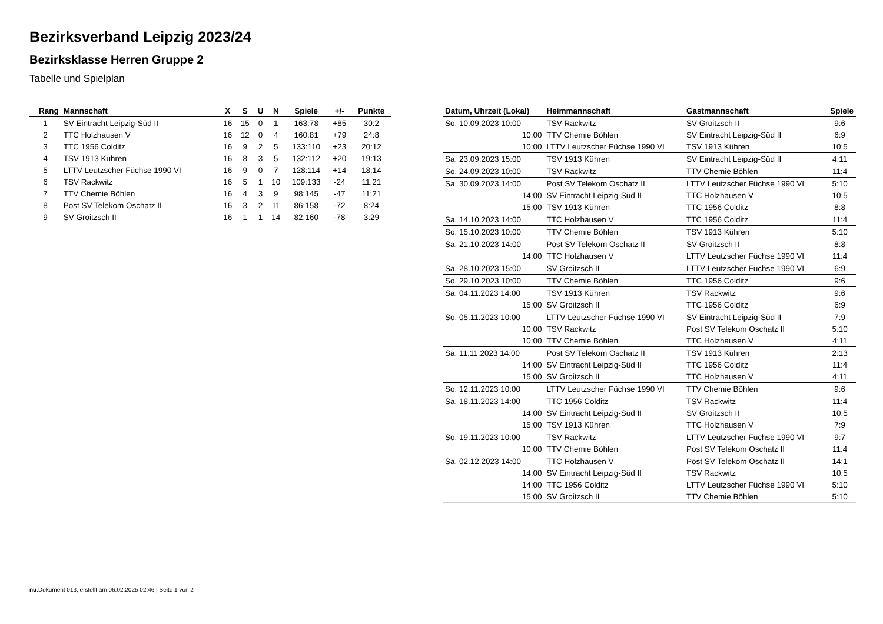Bezirksverband Leipzig 2023/24
Bezirksklasse Herren Gruppe 2
Tabelle und Spielplan
| Rang | Mannschaft | X | S | U | N | Spiele | +/- | Punkte |
| --- | --- | --- | --- | --- | --- | --- | --- | --- |
| 1 | SV Eintracht Leipzig-Süd II | 16 | 15 | 0 | 1 | 163:78 | +85 | 30:2 |
| 2 | TTC Holzhausen V | 16 | 12 | 0 | 4 | 160:81 | +79 | 24:8 |
| 3 | TTC 1956 Colditz | 16 | 9 | 2 | 5 | 133:110 | +23 | 20:12 |
| 4 | TSV 1913 Kühren | 16 | 8 | 3 | 5 | 132:112 | +20 | 19:13 |
| 5 | LTTV Leutzscher Füchse 1990 VI | 16 | 9 | 0 | 7 | 128:114 | +14 | 18:14 |
| 6 | TSV Rackwitz | 16 | 5 | 1 | 10 | 109:133 | -24 | 11:21 |
| 7 | TTV Chemie Böhlen | 16 | 4 | 3 | 9 | 98:145 | -47 | 11:21 |
| 8 | Post SV Telekom Oschatz II | 16 | 3 | 2 | 11 | 86:158 | -72 | 8:24 |
| 9 | SV Groitzsch II | 16 | 1 | 1 | 14 | 82:160 | -78 | 3:29 |
| Datum, Uhrzeit (Lokal) | Heimmannschaft | Gastmannschaft | Spiele |
| --- | --- | --- | --- |
| So. 10.09.2023 10:00 | TSV Rackwitz | SV Groitzsch II | 9:6 |
| 10:00 | TTV Chemie Böhlen | SV Eintracht Leipzig-Süd II | 6:9 |
| 10:00 | LTTV Leutzscher Füchse 1990 VI | TSV 1913 Kühren | 10:5 |
| Sa. 23.09.2023 15:00 | TSV 1913 Kühren | SV Eintracht Leipzig-Süd II | 4:11 |
| So. 24.09.2023 10:00 | TSV Rackwitz | TTV Chemie Böhlen | 11:4 |
| Sa. 30.09.2023 14:00 | Post SV Telekom Oschatz II | LTTV Leutzscher Füchse 1990 VI | 5:10 |
| 14:00 | SV Eintracht Leipzig-Süd II | TTC Holzhausen V | 10:5 |
| 15:00 | TSV 1913 Kühren | TTC 1956 Colditz | 8:8 |
| Sa. 14.10.2023 14:00 | TTC Holzhausen V | TTC 1956 Colditz | 11:4 |
| So. 15.10.2023 10:00 | TTV Chemie Böhlen | TSV 1913 Kühren | 5:10 |
| Sa. 21.10.2023 14:00 | Post SV Telekom Oschatz II | SV Groitzsch II | 8:8 |
| 14:00 | TTC Holzhausen V | LTTV Leutzscher Füchse 1990 VI | 11:4 |
| Sa. 28.10.2023 15:00 | SV Groitzsch II | LTTV Leutzscher Füchse 1990 VI | 6:9 |
| So. 29.10.2023 10:00 | TTV Chemie Böhlen | TTC 1956 Colditz | 9:6 |
| Sa. 04.11.2023 14:00 | TSV 1913 Kühren | TSV Rackwitz | 9:6 |
| 15:00 | SV Groitzsch II | TTC 1956 Colditz | 6:9 |
| So. 05.11.2023 10:00 | LTTV Leutzscher Füchse 1990 VI | SV Eintracht Leipzig-Süd II | 7:9 |
| 10:00 | TSV Rackwitz | Post SV Telekom Oschatz II | 5:10 |
| 10:00 | TTV Chemie Böhlen | TTC Holzhausen V | 4:11 |
| Sa. 11.11.2023 14:00 | Post SV Telekom Oschatz II | TSV 1913 Kühren | 2:13 |
| 14:00 | SV Eintracht Leipzig-Süd II | TTC 1956 Colditz | 11:4 |
| 15:00 | SV Groitzsch II | TTC Holzhausen V | 4:11 |
| So. 12.11.2023 10:00 | LTTV Leutzscher Füchse 1990 VI | TTV Chemie Böhlen | 9:6 |
| Sa. 18.11.2023 14:00 | TTC 1956 Colditz | TSV Rackwitz | 11:4 |
| 14:00 | SV Eintracht Leipzig-Süd II | SV Groitzsch II | 10:5 |
| 15:00 | TSV 1913 Kühren | TTC Holzhausen V | 7:9 |
| So. 19.11.2023 10:00 | TSV Rackwitz | LTTV Leutzscher Füchse 1990 VI | 9:7 |
| 10:00 | TTV Chemie Böhlen | Post SV Telekom Oschatz II | 11:4 |
| Sa. 02.12.2023 14:00 | TTC Holzhausen V | Post SV Telekom Oschatz II | 14:1 |
| 14:00 | SV Eintracht Leipzig-Süd II | TSV Rackwitz | 10:5 |
| 14:00 | TTC 1956 Colditz | LTTV Leutzscher Füchse 1990 VI | 5:10 |
| 15:00 | SV Groitzsch II | TTV Chemie Böhlen | 5:10 |
nu.Dokument 013, erstellt am 06.02.2025 02:46 | Seite 1 von 2